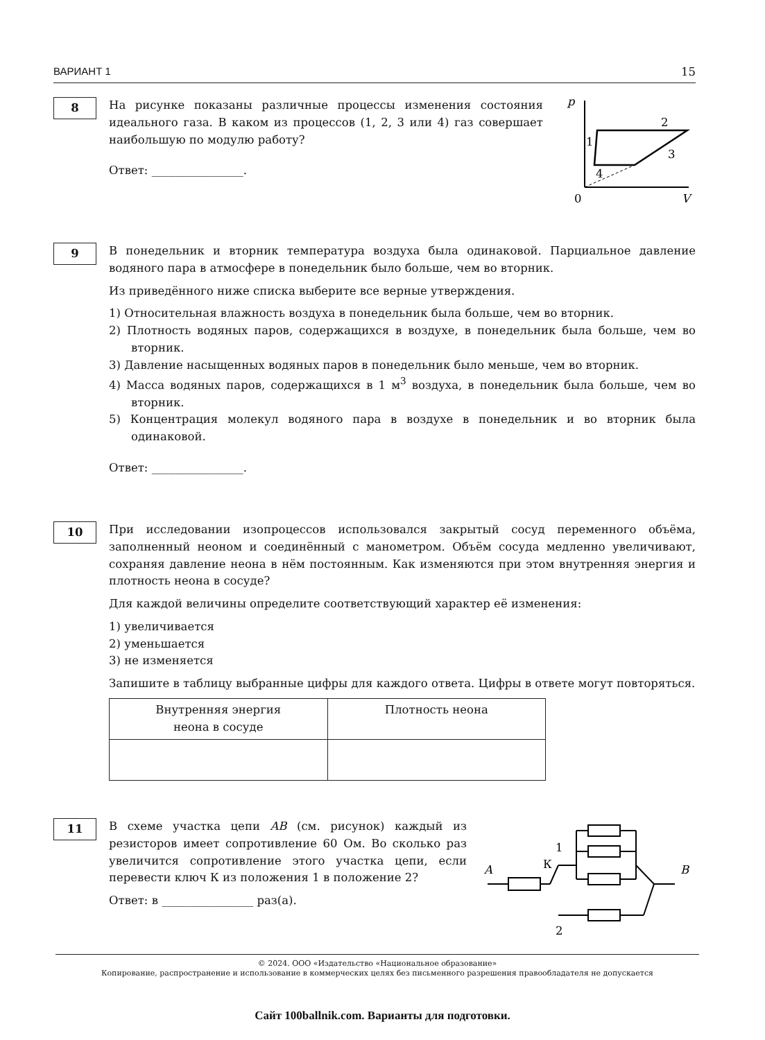ВАРИАНТ 1 15
8
На рисунке показаны различные процессы изменения состояния идеального газа. В каком из процессов (1, 2, 3 или 4) газ совершает наибольшую по модулю работу?
Ответ: ________________.
p
0
V
2
1
3
4
9
В понедельник и вторник температура воздуха была одинаковой. Парциальное давление водяного пара в атмосфере в понедельник было больше, чем во вторник.
Из приведённого ниже списка выберите все верные утверждения.
1) Относительная влажность воздуха в понедельник была больше, чем во вторник.
2) Плотность водяных паров, содержащихся в воздухе, в понедельник была больше, чем во вторник.
3) Давление насыщенных водяных паров в понедельник было меньше, чем во вторник.
4) Масса водяных паров, содержащихся в 1 м<sup>3</sup> воздуха, в понедельник была больше, чем во вторник.
5) Концентрация молекул водяного пара в воздухе в понедельник и во вторник была одинаковой.
Ответ: ________________.
10
При исследовании изопроцессов использовался закрытый сосуд переменного объёма, заполненный неоном и соединённый с манометром. Объём сосуда медленно увеличивают, сохраняя давление неона в нём постоянным. Как изменяются при этом внутренняя энергия и плотность неона в сосуде?
Для каждой величины определите соответствующий характер её изменения:
1) увеличивается
2) уменьшается
3) не изменяется
Запишите в таблицу выбранные цифры для каждого ответа. Цифры в ответе могут повторяться.
| Внутренняя энергия неона в сосуде | Плотность неона |
11
В схеме участка цепи AB (см. рисунок) каждый из резисторов имеет сопротивление 60 Ом. Во сколько раз увеличится сопротивление этого участка цепи, если перевести ключ К из положения 1 в положение 2?
Ответ: в ________________ раз(а).
A
B
К
1
2
© 2024. ООО «Издательство «Национальное образование»
Копирование, распространение и использование в коммерческих целях без письменного разрешения правообладателя не допускается
Сайт 100ballnik.com. Варианты для подготовки.